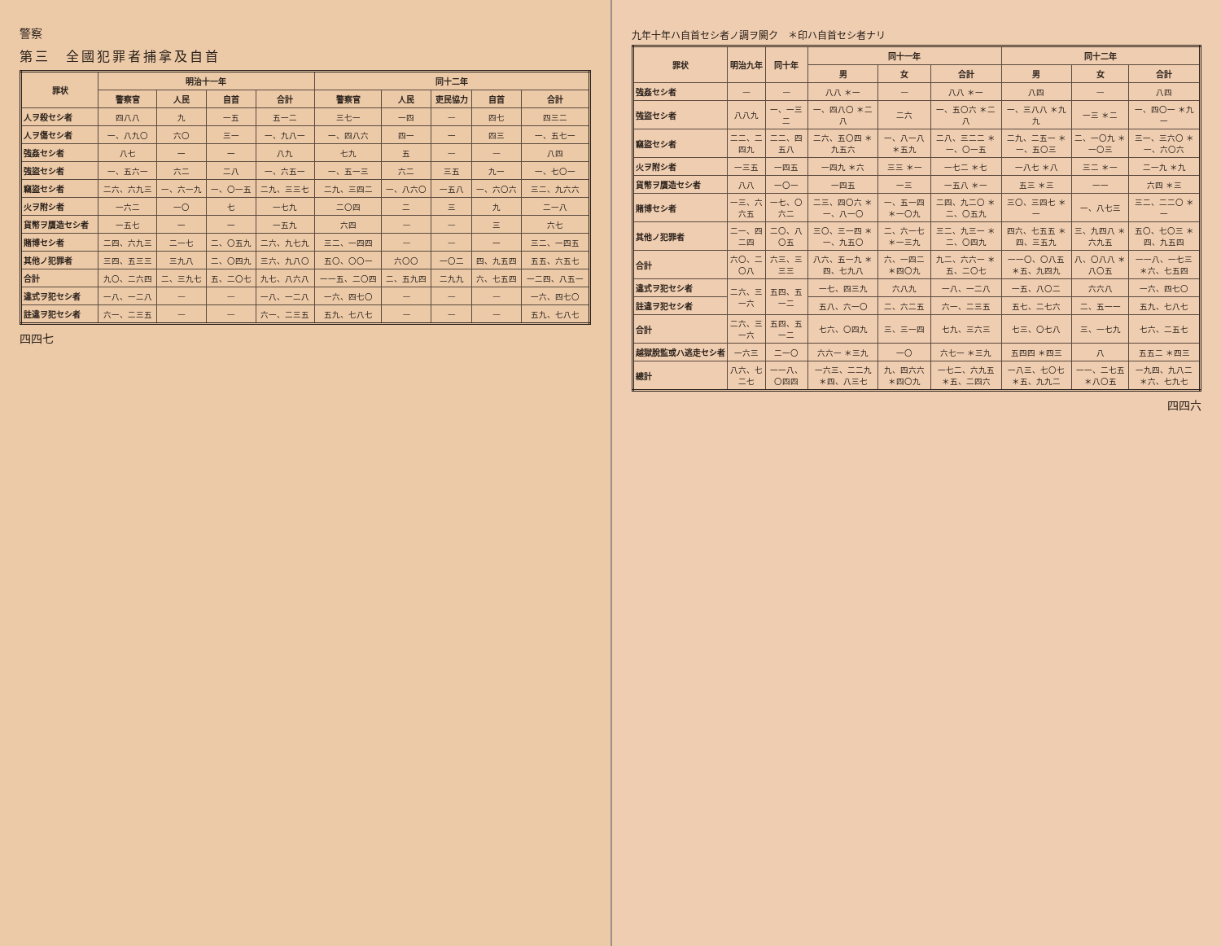九年十年ハ自首セシ者ノ調ヲ闕ク　＊印ハ自首セシ者ナリ
| 罪状 | 明治九年 | 同十年 | 同十一年 | | | 同十二年 | | |
| --- | --- | --- | --- | --- | --- | --- | --- | --- |
| | | | 男 | 女 | 合計 | 男 | 女 | 合計 |
| 強姦セシ者 | — | — | 八八 ＊一 | — | 八八 ＊一 | 八四 | — | 八四 |
| 強盜セシ者 | 八八九 | 一、一三二 | 一、四八〇 ＊二八 | 二六 | 一、五〇六 ＊二八 | 一、三八八 ＊九九 | 一三 ＊二 | 一、四〇一 ＊九一 |
| 竊盜セシ者 | 二二、二四九 | 二二、四五八 | 二六、五〇四 ＊九五六 | 一、八一八 ＊五九 | 二八、三二二 ＊一、〇一五 | 二九、二五一 ＊一、五〇三 | 二、一〇九 ＊一〇三 | 三一、三六〇 ＊一、六〇六 |
| 火ヲ附シ者 | 一三五 | 一四五 | 一四九 ＊六 | 三三 ＊一 | 一七二 ＊七 | 一八七 ＊八 | 三二 ＊一 | 二一九 ＊九 |
| 貨幣ヲ贋造セシ者 | 八八 | 一〇一 | 一四五 | 一三 | 一五八 ＊一 | 五三 ＊三 | 一一 | 六四 ＊三 |
| 賭博セシ者 | 一三、六六五 | 一七、〇六二 | 二三、四〇六 ＊一、八一〇 | 一、五一四 ＊一〇九 | 二四、九二〇 ＊二、〇五九 | 三〇、三四七 ＊一 | 一、八七三 | 三二、二二〇 ＊一 |
| 其他ノ犯罪者 | 二一、四二四 | 二〇、八〇五 | 三〇、三一四 ＊一、九五〇 | 二、六一七 ＊一三九 | 三二、九三一 ＊二、〇四九 | 四六、七五五 ＊四、三五九 | 三、九四八 ＊六九五 | 五〇、七〇三 ＊四、九五四 |
| 合計 | 六〇、二〇八 | 六三、三三三 | 八六、五一九 ＊四、七九八 | 六、一四二 ＊四〇九 | 九二、六六一 ＊五、二〇七 | 一一〇、〇八五 ＊五、九四九 | 八、〇八八 ＊八〇五 | 一一八、一七三 ＊六、七五四 |
| 違式ヲ犯セシ者 | 二六、三一六 | 五四、五一二 | 一七、四三九 | 六八九 | 一八、一二八 | 一五、八〇二 | 六六八 | 一六、四七〇 |
| 註違ヲ犯セシ者 | | | 五八、六一〇 | 二、六二五 | 六一、二三五 | 五七、二七六 | 二、五一一 | 五九、七八七 |
| 合計 | 二六、三一六 | 五四、五一二 | 七六、〇四九 | 三、三一四 | 七九、三六三 | 七三、〇七八 | 三、一七九 | 七六、二五七 |
| 越獄脫監或ハ逃走セシ者 | 一六三 | 二一〇 | 六六一 ＊三九 | 一〇 | 六七一 ＊三九 | 五四四 ＊四三 | 八 | 五五二 ＊四三 |
| 總計 | 八六、七二七 | 一一八、〇四四 | 一六三、二二九 ＊四、八三七 | 九、四六六 ＊四〇九 | 一七二、六九五 ＊五、二四六 | 一八三、七〇七 ＊五、九九二 | 一一、二七五 ＊八〇五 | 一九四、九八二 ＊六、七九七 |
四四六
警察
第三　全國犯罪者捕拿及自首
| 罪状 | 明治十一年 | | | | 同十二年 | | | | |
| --- | --- | --- | --- | --- | --- | --- | --- | --- | --- |
| | 警察官 | 人民 | 自首 | 合計 | 警察官 | 人民 | 吏民協力 | 自首 | 合計 |
| 人ヲ殺セシ者 | 四八八 | 九 | 一五 | 五一二 | 三七一 | 一四 | — | 四七 | 四三二 |
| 人ヲ傷セシ者 | 一、八九〇 | 六〇 | 三一 | 一、九八一 | 一、四八六 | 四一 | 一 | 四三 | 一、五七一 |
| 強姦セシ者 | 八七 | 一 | 一 | 八九 | 七九 | 五 | — | — | 八四 |
| 強盜セシ者 | 一、五六一 | 六二 | 二八 | 一、六五一 | 一、五一三 | 六二 | 三五 | 九一 | 一、七〇一 |
| 竊盜セシ者 | 二六、六九三 | 一、六一九 | 一、〇一五 | 二九、三三七 | 二九、三四二 | 一、八六〇 | 一五八 | 一、六〇六 | 三二、九六六 |
| 火ヲ附シ者 | 一六二 | 一〇 | 七 | 一七九 | 二〇四 | 二 | 三 | 九 | 二一八 |
| 貨幣ヲ贋造セシ者 | 一五七 | 一 | 一 | 一五九 | 六四 | — | — | 三 | 六七 |
| 賭博セシ者 | 二四、六九三 | 二一七 | 二、〇五九 | 二六、九七九 | 三二、一四四 | — | — | 一 | 三二、一四五 |
| 其他ノ犯罪者 | 三四、五三三 | 三九八 | 二、〇四九 | 三六、九八〇 | 五〇、〇〇一 | 六〇〇 | 一〇二 | 四、九五四 | 五五、六五七 |
| 合計 | 九〇、二六四 | 二、三九七 | 五、二〇七 | 九七、八六八 | 一一五、二〇四 | 二、五九四 | 二九九 | 六、七五四 | 一二四、八五一 |
| 違式ヲ犯セシ者 | 一八、一二八 | — | — | 一八、一二八 | 一六、四七〇 | — | — | — | 一六、四七〇 |
| 註違ヲ犯セシ者 | 六一、二三五 | — | — | 六一、二三五 | 五九、七八七 | — | — | — | 五九、七八七 |
四四七